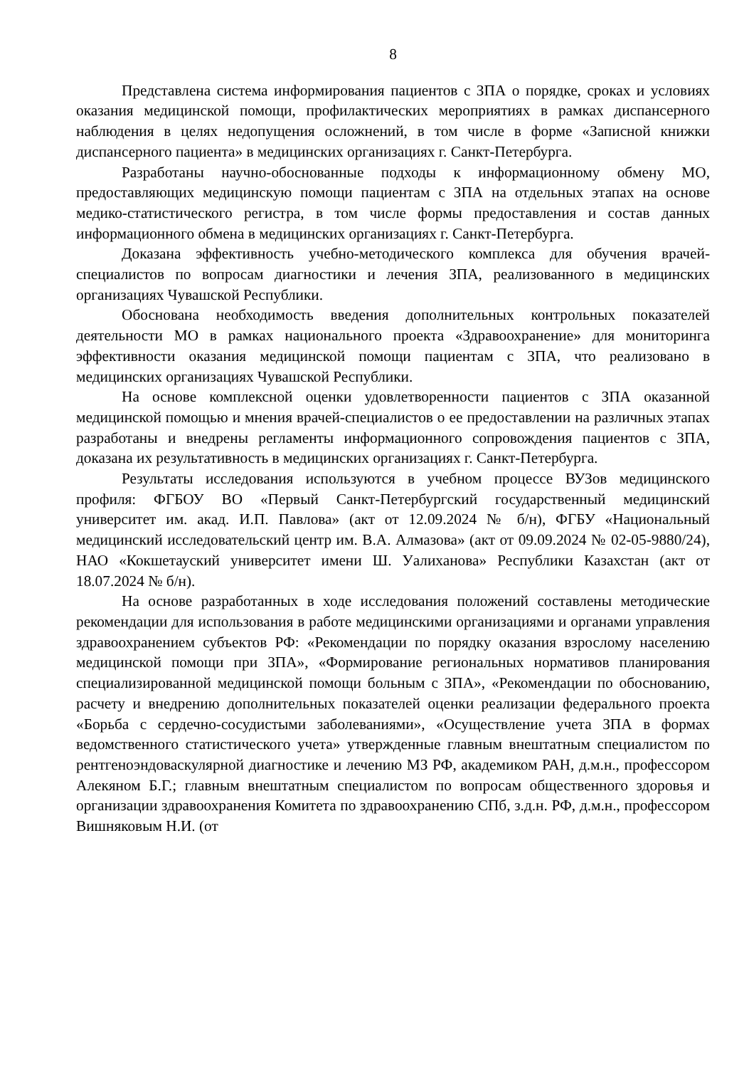8
Представлена система информирования пациентов с ЗПА о порядке, сроках и условиях оказания медицинской помощи, профилактических мероприятиях в рамках диспансерного наблюдения в целях недопущения осложнений, в том числе в форме «Записной книжки диспансерного пациента» в медицинских организациях г. Санкт-Петербурга.
Разработаны научно-обоснованные подходы к информационному обмену МО, предоставляющих медицинскую помощи пациентам с ЗПА на отдельных этапах на основе медико-статистического регистра, в том числе формы предоставления и состав данных информационного обмена в медицинских организациях г. Санкт-Петербурга.
Доказана эффективность учебно-методического комплекса для обучения врачей-специалистов по вопросам диагностики и лечения ЗПА, реализованного в медицинских организациях Чувашской Республики.
Обоснована необходимость введения дополнительных контрольных показателей деятельности МО в рамках национального проекта «Здравоохранение» для мониторинга эффективности оказания медицинской помощи пациентам с ЗПА, что реализовано в медицинских организациях Чувашской Республики.
На основе комплексной оценки удовлетворенности пациентов с ЗПА оказанной медицинской помощью и мнения врачей-специалистов о ее предоставлении на различных этапах разработаны и внедрены регламенты информационного сопровождения пациентов с ЗПА, доказана их результативность в медицинских организациях г. Санкт-Петербурга.
Результаты исследования используются в учебном процессе ВУЗов медицинского профиля: ФГБОУ ВО «Первый Санкт-Петербургский государственный медицинский университет им. акад. И.П. Павлова» (акт от 12.09.2024 № б/н), ФГБУ «Национальный медицинский исследовательский центр им. В.А. Алмазова» (акт от 09.09.2024 № 02-05-9880/24), НАО «Кокшетауский университет имени Ш. Уалиханова» Республики Казахстан (акт от 18.07.2024 № б/н).
На основе разработанных в ходе исследования положений составлены методические рекомендации для использования в работе медицинскими организациями и органами управления здравоохранением субъектов РФ: «Рекомендации по порядку оказания взрослому населению медицинской помощи при ЗПА», «Формирование региональных нормативов планирования специализированной медицинской помощи больным с ЗПА», «Рекомендации по обоснованию, расчету и внедрению дополнительных показателей оценки реализации федерального проекта «Борьба с сердечно-сосудистыми заболеваниями», «Осуществление учета ЗПА в формах ведомственного статистического учета» утвержденные главным внештатным специалистом по рентгеноэндоваскулярной диагностике и лечению МЗ РФ, академиком РАН, д.м.н., профессором Алекяном Б.Г.; главным внештатным специалистом по вопросам общественного здоровья и организации здравоохранения Комитета по здравоохранению СПб, з.д.н. РФ, д.м.н., профессором Вишняковым Н.И. (от